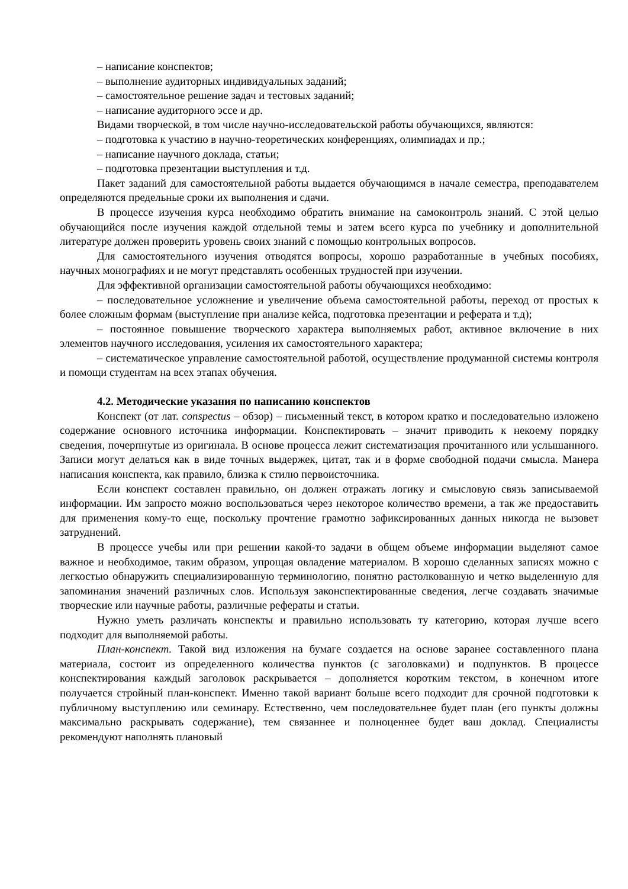– написание конспектов;
– выполнение аудиторных индивидуальных заданий;
– самостоятельное решение задач и тестовых заданий;
– написание аудиторного эссе и др.
Видами творческой, в том числе научно-исследовательской работы обучающихся, являются:
– подготовка к участию в научно-теоретических конференциях, олимпиадах и пр.;
– написание научного доклада, статьи;
– подготовка презентации выступления и т.д.
Пакет заданий для самостоятельной работы выдается обучающимся в начале семестра, преподавателем определяются предельные сроки их выполнения и сдачи.
В процессе изучения курса необходимо обратить внимание на самоконтроль знаний. С этой целью обучающийся после изучения каждой отдельной темы и затем всего курса по учебнику и дополнительной литературе должен проверить уровень своих знаний с помощью контрольных вопросов.
Для самостоятельного изучения отводятся вопросы, хорошо разработанные в учебных пособиях, научных монографиях и не могут представлять особенных трудностей при изучении.
Для эффективной организации самостоятельной работы обучающихся необходимо:
– последовательное усложнение и увеличение объема самостоятельной работы, переход от простых к более сложным формам (выступление при анализе кейса, подготовка презентации и реферата и т.д);
– постоянное повышение творческого характера выполняемых работ, активное включение в них элементов научного исследования, усиления их самостоятельного характера;
– систематическое управление самостоятельной работой, осуществление продуманной системы контроля и помощи студентам на всех этапах обучения.
4.2. Методические указания по написанию конспектов
Конспект (от лат. conspectus – обзор) – письменный текст, в котором кратко и последовательно изложено содержание основного источника информации. Конспектировать – значит приводить к некоему порядку сведения, почерпнутые из оригинала. В основе процесса лежит систематизация прочитанного или услышанного. Записи могут делаться как в виде точных выдержек, цитат, так и в форме свободной подачи смысла. Манера написания конспекта, как правило, близка к стилю первоисточника.
Если конспект составлен правильно, он должен отражать логику и смысловую связь записываемой информации. Им запросто можно воспользоваться через некоторое количество времени, а так же предоставить для применения кому-то еще, поскольку прочтение грамотно зафиксированных данных никогда не вызовет затруднений.
В процессе учебы или при решении какой-то задачи в общем объеме информации выделяют самое важное и необходимое, таким образом, упрощая овладение материалом. В хорошо сделанных записях можно с легкостью обнаружить специализированную терминологию, понятно растолкованную и четко выделенную для запоминания значений различных слов. Используя законспектированные сведения, легче создавать значимые творческие или научные работы, различные рефераты и статьи.
Нужно уметь различать конспекты и правильно использовать ту категорию, которая лучше всего подходит для выполняемой работы.
План-конспект. Такой вид изложения на бумаге создается на основе заранее составленного плана материала, состоит из определенного количества пунктов (с заголовками) и подпунктов. В процессе конспектирования каждый заголовок раскрывается – дополняется коротким текстом, в конечном итоге получается стройный план-конспект. Именно такой вариант больше всего подходит для срочной подготовки к публичному выступлению или семинару. Естественно, чем последовательнее будет план (его пункты должны максимально раскрывать содержание), тем связаннее и полноценнее будет ваш доклад. Специалисты рекомендуют наполнять плановый